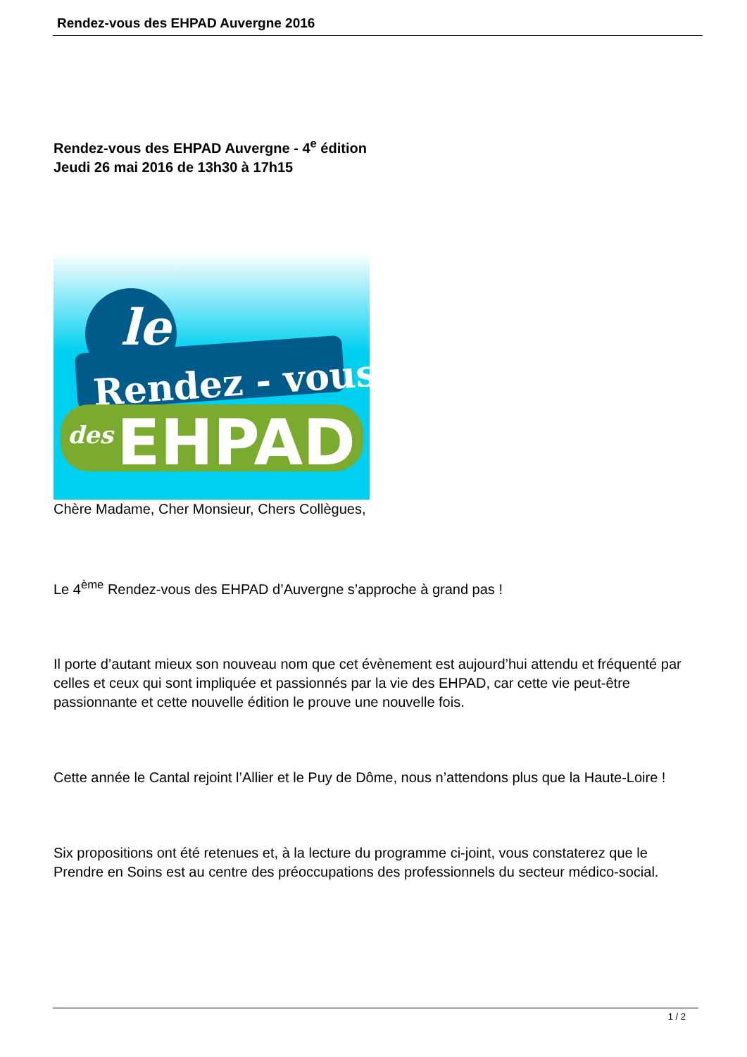Rendez-vous des EHPAD Auvergne 2016
Rendez-vous des EHPAD Auvergne - 4<sup>e</sup> édition
Jeudi 26 mai 2016 de 13h30 à 17h15
Rendez - vous
des
EHPAD
le
Chère Madame, Cher Monsieur, Chers Collègues,
Le 4<sup>ème</sup> Rendez-vous des EHPAD d’Auvergne s’approche à grand pas !
Il porte d’autant mieux son nouveau nom que cet évènement est aujourd’hui attendu et fréquenté par celles et ceux qui sont impliquée et passionnés par la vie des EHPAD, car cette vie peut-être passionnante et cette nouvelle édition le prouve une nouvelle fois.
Cette année le Cantal rejoint l’Allier et le Puy de Dôme, nous n’attendons plus que la Haute-Loire !
Six propositions ont été retenues et, à la lecture du programme ci-joint, vous constaterez que le Prendre en Soins est au centre des préoccupations des professionnels du secteur médico-social.
1 / 2